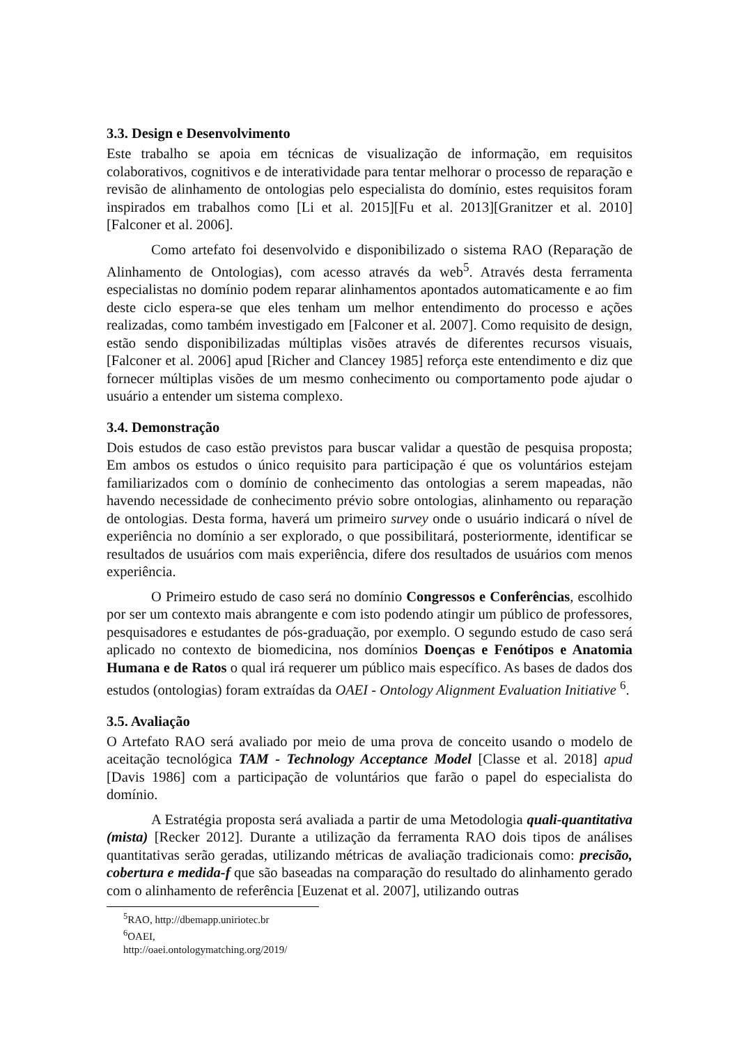3.3. Design e Desenvolvimento
Este trabalho se apoia em técnicas de visualização de informação, em requisitos colaborativos, cognitivos e de interatividade para tentar melhorar o processo de reparação e revisão de alinhamento de ontologias pelo especialista do domínio, estes requisitos foram inspirados em trabalhos como [Li et al. 2015][Fu et al. 2013][Granitzer et al. 2010][Falconer et al. 2006].
Como artefato foi desenvolvido e disponibilizado o sistema RAO (Reparação de Alinhamento de Ontologias), com acesso através da web<sup>5</sup>. Através desta ferramenta especialistas no domínio podem reparar alinhamentos apontados automaticamente e ao fim deste ciclo espera-se que eles tenham um melhor entendimento do processo e ações realizadas, como também investigado em [Falconer et al. 2007]. Como requisito de design, estão sendo disponibilizadas múltiplas visões através de diferentes recursos visuais, [Falconer et al. 2006] apud [Richer and Clancey 1985] reforça este entendimento e diz que fornecer múltiplas visões de um mesmo conhecimento ou comportamento pode ajudar o usuário a entender um sistema complexo.
3.4. Demonstração
Dois estudos de caso estão previstos para buscar validar a questão de pesquisa proposta; Em ambos os estudos o único requisito para participação é que os voluntários estejam familiarizados com o domínio de conhecimento das ontologias a serem mapeadas, não havendo necessidade de conhecimento prévio sobre ontologias, alinhamento ou reparação de ontologias. Desta forma, haverá um primeiro survey onde o usuário indicará o nível de experiência no domínio a ser explorado, o que possibilitará, posteriormente, identificar se resultados de usuários com mais experiência, difere dos resultados de usuários com menos experiência.
O Primeiro estudo de caso será no domínio Congressos e Conferências, escolhido por ser um contexto mais abrangente e com isto podendo atingir um público de professores, pesquisadores e estudantes de pós-graduação, por exemplo. O segundo estudo de caso será aplicado no contexto de biomedicina, nos domínios Doenças e Fenótipos e Anatomia Humana e de Ratos o qual irá requerer um público mais específico. As bases de dados dos estudos (ontologias) foram extraídas da OAEI - Ontology Alignment Evaluation Initiative <sup>6</sup>.
3.5. Avaliação
O Artefato RAO será avaliado por meio de uma prova de conceito usando o modelo de aceitação tecnológica TAM - Technology Acceptance Model [Classe et al. 2018] apud [Davis 1986] com a participação de voluntários que farão o papel do especialista do domínio.
A Estratégia proposta será avaliada a partir de uma Metodologia quali-quantitativa (mista) [Recker 2012]. Durante a utilização da ferramenta RAO dois tipos de análises quantitativas serão geradas, utilizando métricas de avaliação tradicionais como: precisão, cobertura e medida-f que são baseadas na comparação do resultado do alinhamento gerado com o alinhamento de referência [Euzenat et al. 2007], utilizando outras
<sup>5</sup> RAO, http://dbemapp.uniriotec.br
<sup>6</sup> OAEI, http://oaei.ontologymatching.org/2019/